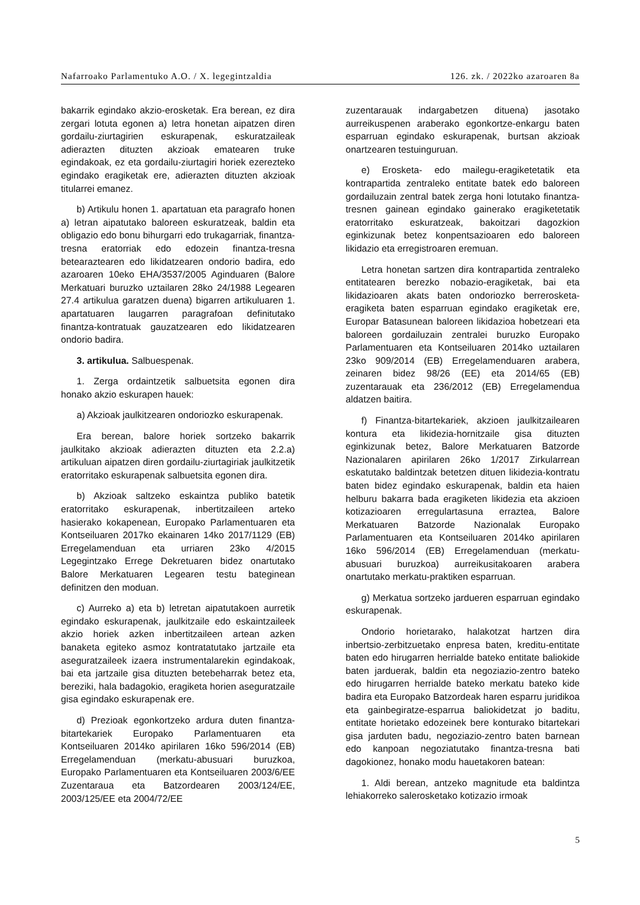Nafarroako Parlamentuko A.O. / X. legegintzaldia 126. zk. / 2022ko azaroaren 8a
bakarrik egindako akzio-erosketak. Era berean, ez dira zergari lotuta egonen a) letra honetan aipatzen diren gordailu-ziurtagirien eskurapenak, eskuratzaileak adierazten dituzten akzioak ematearen truke egindakoak, ez eta gordailu-ziurtagiri horiek ezerezteko egindako eragiketak ere, adierazten dituzten akzioak titularrei emanez.
b) Artikulu honen 1. apartatuan eta paragrafo honen a) letran aipatutako baloreen eskuratzeak, baldin eta obligazio edo bonu bihurgarri edo trukagarriak, finantza-tresna eratorriak edo edozein finantza-tresna betearaztearen edo likidatzearen ondorio badira, edo azaroaren 10eko EHA/3537/2005 Aginduaren (Balore Merkatuari buruzko uztailaren 28ko 24/1988 Legearen 27.4 artikulua garatzen duena) bigarren artikuluaren 1. apartatuaren laugarren paragrafoan definitutako finantza-kontratuak gauzatzearen edo likidatzearen ondorio badira.
3. artikulua. Salbuespenak.
1. Zerga ordaintzetik salbuetsita egonen dira honako akzio eskurapen hauek:
a) Akzioak jaulkitzearen ondoriozko eskurapenak.
Era berean, balore horiek sortzeko bakarrik jaulkitako akzioak adierazten dituzten eta 2.2.a) artikuluan aipatzen diren gordailu-ziurtagiriak jaulkitzetik eratorritako eskurapenak salbuetsita egonen dira.
b) Akzioak saltzeko eskaintza publiko batetik eratorritako eskurapenak, inbertitzaileen arteko hasierako kokapenean, Europako Parlamentuaren eta Kontseiluaren 2017ko ekainaren 14ko 2017/1129 (EB) Erregelamenduan eta urriaren 23ko 4/2015 Legegintzako Errege Dekretuaren bidez onartutako Balore Merkatuaren Legearen testu bateginean definitzen den moduan.
c) Aurreko a) eta b) letretan aipatutakoen aurretik egindako eskurapenak, jaulkitzaile edo eskaintzaileek akzio horiek azken inbertitzaileen artean azken banaketa egiteko asmoz kontratatutako jartzaile eta aseguratzaileek izaera instrumentalarekin egindakoak, bai eta jartzaile gisa dituzten betebeharrak betez eta, bereziki, hala badagokio, eragiketa horien aseguratzaile gisa egindako eskurapenak ere.
d) Prezioak egonkortzeko ardura duten finantza-bitartekariek Europako Parlamentuaren eta Kontseiluaren 2014ko apirilaren 16ko 596/2014 (EB) Erregelamenduan (merkatu-abusuari buruzkoa, Europako Parlamentuaren eta Kontseiluaren 2003/6/EE Zuzentaraua eta Batzordearen 2003/124/EE, 2003/125/EE eta 2004/72/EE
zuzentarauak indargabetzen dituena) jasotako aurreikuspenen araberako egonkortze-enkargu baten esparruan egindako eskurapenak, burtsan akzioak onartzearen testuinguruan.
e) Erosketa- edo mailegu-eragiketetatik eta kontrapartida zentraleko entitate batek edo baloreen gordailuzain zentral batek zerga honi lotutako finantza-tresnen gainean egindako gainerako eragiketetatik eratorritako eskuratzeak, bakoitzari dagozkion eginkizunak betez konpentsazioaren edo baloreen likidazio eta erregistroaren eremuan.
Letra honetan sartzen dira kontrapartida zentraleko entitatearen berezko nobazio-eragiketak, bai eta likidazioaren akats baten ondoriozko berrerosketa-eragiketa baten esparruan egindako eragiketak ere, Europar Batasunean baloreen likidazioa hobetzeari eta baloreen gordailuzain zentralei buruzko Europako Parlamentuaren eta Kontseiluaren 2014ko uztailaren 23ko 909/2014 (EB) Erregelamenduaren arabera, zeinaren bidez 98/26 (EE) eta 2014/65 (EB) zuzentarauak eta 236/2012 (EB) Erregelamendua aldatzen baitira.
f) Finantza-bitartekariek, akzioen jaulkitzailearen kontura eta likidezia-hornitzaile gisa dituzten eginkizunak betez, Balore Merkatuaren Batzorde Nazionalaren apirilaren 26ko 1/2017 Zirkularrean eskatutako baldintzak betetzen dituen likidezia-kontratu baten bidez egindako eskurapenak, baldin eta haien helburu bakarra bada eragiketen likidezia eta akzioen kotizazioaren erregulartasuna erraztea, Balore Merkatuaren Batzorde Nazionalak Europako Parlamentuaren eta Kontseiluaren 2014ko apirilaren 16ko 596/2014 (EB) Erregelamenduan (merkatu-abusuari buruzkoa) aurreikusitakoaren arabera onartutako merkatu-praktiken esparruan.
g) Merkatua sortzeko jardueren esparruan egindako eskurapenak.
Ondorio horietarako, halakotzat hartzen dira inbertsio-zerbitzuetako enpresa baten, kreditu-entitate baten edo hirugarren herrialde bateko entitate baliokide baten jarduerak, baldin eta negoziazio-zentro bateko edo hirugarren herrialde bateko merkatu bateko kide badira eta Europako Batzordeak haren esparru juridikoa eta gainbegiratze-esparrua baliokidetzat jo baditu, entitate horietako edozeinek bere konturako bitartekari gisa jarduten badu, negoziazio-zentro baten barnean edo kanpoan negoziatutako finantza-tresna bati dagokionez, honako modu hauetakoren batean:
1. Aldi berean, antzeko magnitude eta baldintza lehiakorreko salerosketako kotizazio irmoak
5